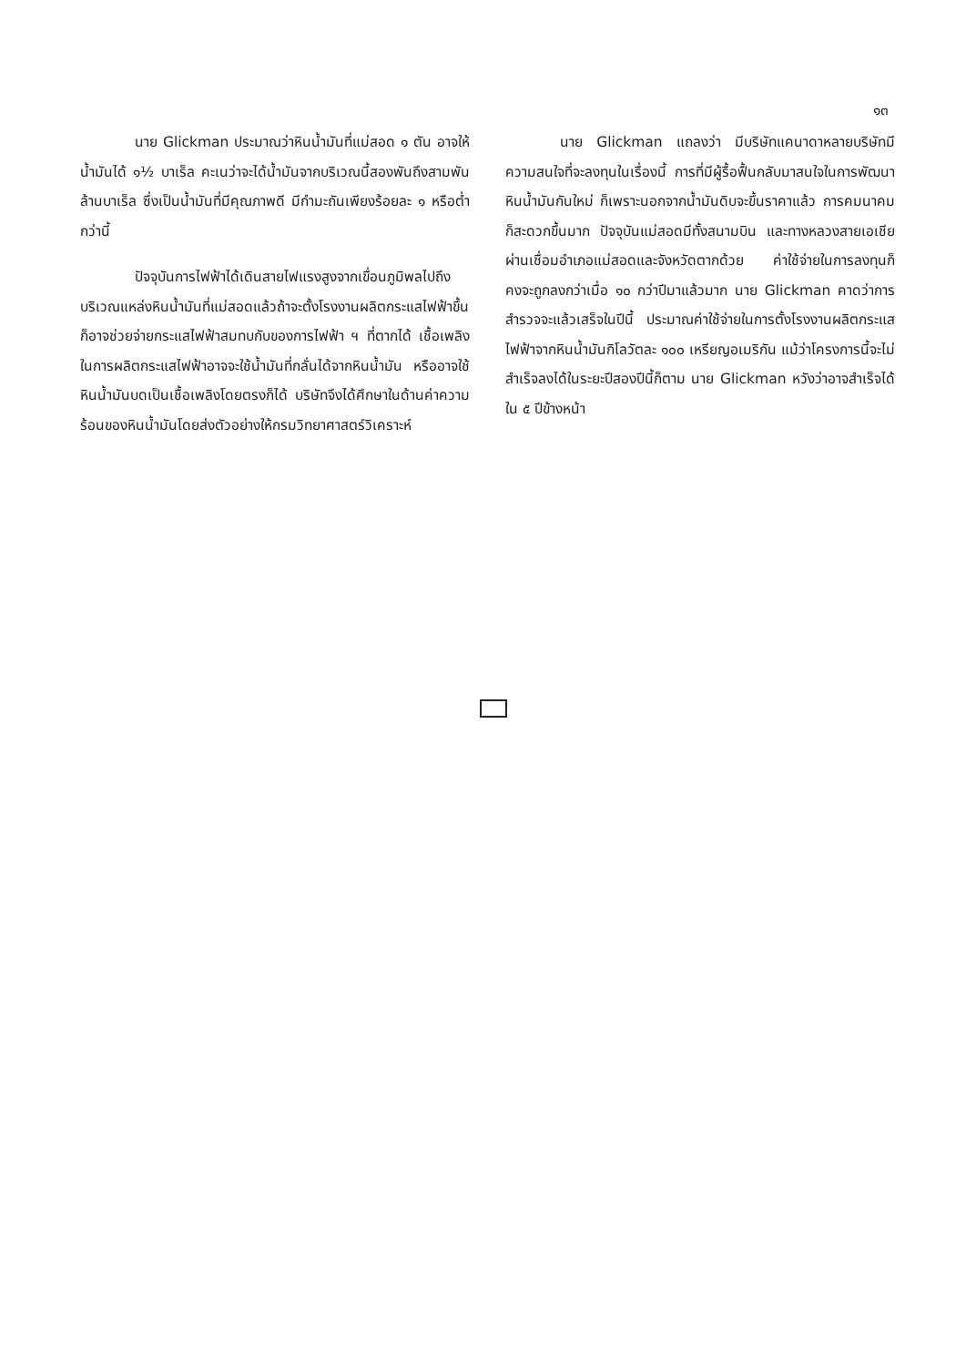๑๓
นาย Glickman ประมาณว่าหินน้ำมันที่แม่สอด ๑ ตัน อาจให้น้ำมันได้ ๑½ บาเร็ล คะเนว่าจะได้น้ำมันจากบริเวณนี้สองพันถึงสามพันล้านบาเร็ล ซึ่งเป็นน้ำมันที่มีคุณภาพดี มีกำมะถันเพียงร้อยละ ๑ หรือต่ำกว่านี้
ปัจจุบันการไฟฟ้าได้เดินสายไฟแรงสูงจากเขื่อนภูมิพลไปถึงบริเวณแหล่งหินน้ำมันที่แม่สอดแล้วถ้าจะตั้งโรงงานผลิตกระแสไฟฟ้าขึ้น ก็อาจช่วยจ่ายกระแสไฟฟ้าสมทบกับของการไฟฟ้า ฯ ที่ตากได้ เชื้อเพลิงในการผลิตกระแสไฟฟ้าอาจจะใช้น้ำมันที่กลั่นได้จากหินน้ำมัน หรืออาจใช้หินน้ำมันบดเป็นเชื้อเพลิงโดยตรงก็ได้ บริษัทจึงได้ศึกษาในด้านค่าความร้อนของหินน้ำมันโดยส่งตัวอย่างให้กรมวิทยาศาสตร์วิเคราะห์
นาย Glickman แถลงว่า มีบริษัทแคนาดาหลายบริษัทมีความสนใจที่จะลงทุนในเรื่องนี้ การที่มีผู้รื้อฟื้นกลับมาสนใจในการพัฒนาหินน้ำมันกันใหม่ ก็เพราะนอกจากน้ำมันดิบจะขึ้นราคาแล้ว การคมนาคมก็สะดวกขึ้นมาก ปัจจุบันแม่สอดมีทั้งสนามบิน และทางหลวงสายเอเชียผ่านเชื่อมอำเภอแม่สอดและจังหวัดตากด้วย ค่าใช้จ่ายในการลงทุนก็คงจะถูกลงกว่าเมื่อ ๑๐ กว่าปีมาแล้วมาก นาย Glickman คาดว่าการสำรวจจะแล้วเสร็จในปีนี้ ประมาณค่าใช้จ่ายในการตั้งโรงงานผลิตกระแสไฟฟ้าจากหินน้ำมันกิโลวัตละ ๑๐๐ เหรียญอเมริกัน แม้ว่าโครงการนี้จะไม่สำเร็จลงได้ในระยะปีสองปีนี้ก็ตาม นาย Glickman หวังว่าอาจสำเร็จได้ใน ๕ ปีข้างหน้า